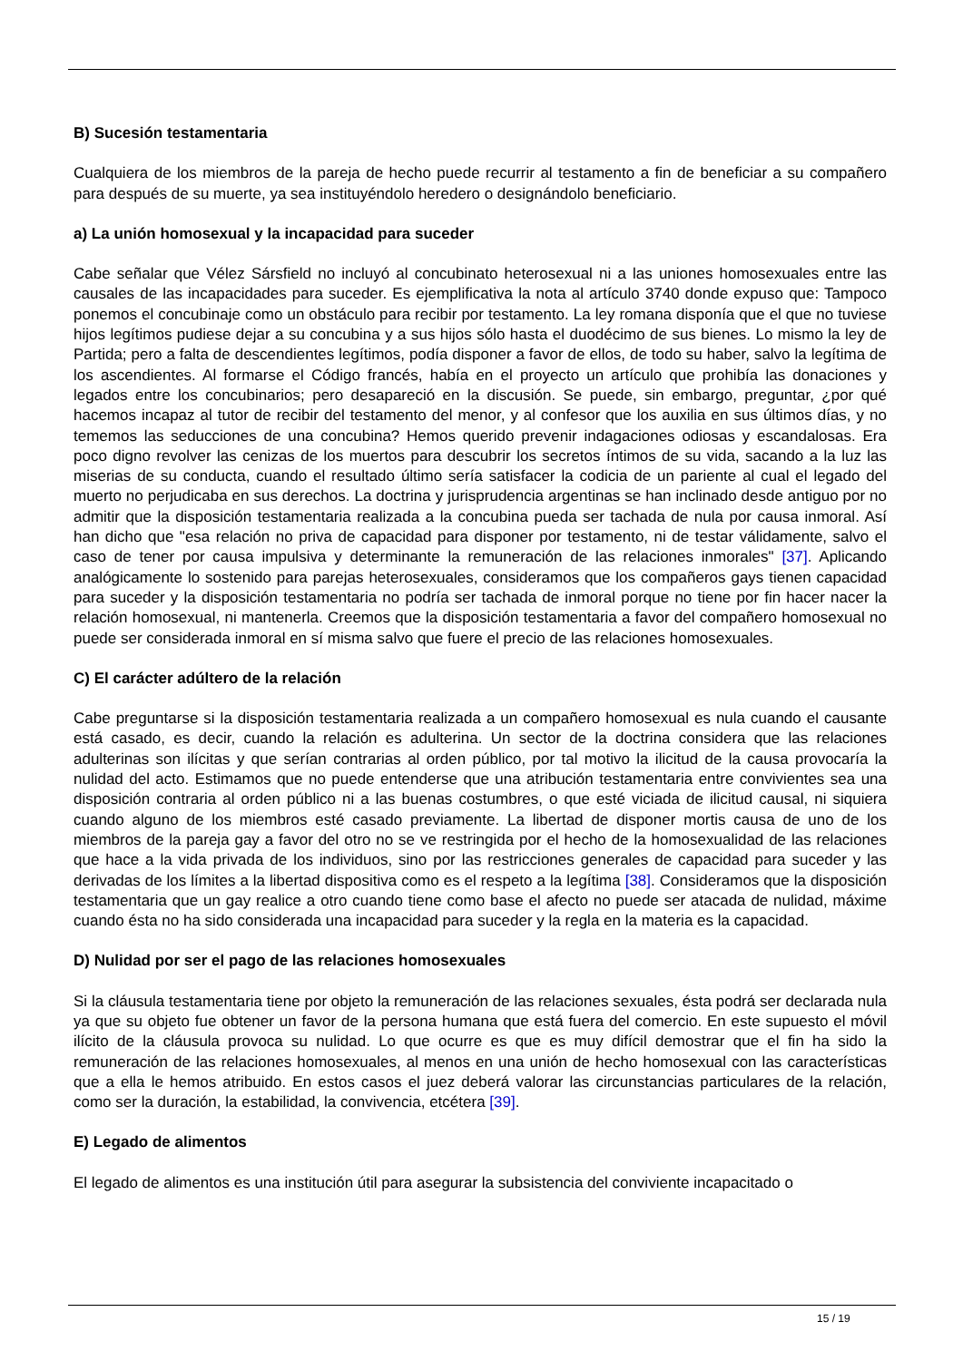B) Sucesión testamentaria
Cualquiera de los miembros de la pareja de hecho puede recurrir al testamento a fin de beneficiar a su compañero para después de su muerte, ya sea instituyéndolo heredero o designándolo beneficiario.
a) La unión homosexual y la incapacidad para suceder
Cabe señalar que Vélez Sársfield no incluyó al concubinato heterosexual ni a las uniones homosexuales entre las causales de las incapacidades para suceder. Es ejemplificativa la nota al artículo 3740 donde expuso que: Tampoco ponemos el concubinaje como un obstáculo para recibir por testamento. La ley romana disponía que el que no tuviese hijos legítimos pudiese dejar a su concubina y a sus hijos sólo hasta el duodécimo de sus bienes. Lo mismo la ley de Partida; pero a falta de descendientes legítimos, podía disponer a favor de ellos, de todo su haber, salvo la legítima de los ascendientes. Al formarse el Código francés, había en el proyecto un artículo que prohibía las donaciones y legados entre los concubinarios; pero desapareció en la discusión. Se puede, sin embargo, preguntar, ¿por qué hacemos incapaz al tutor de recibir del testamento del menor, y al confesor que los auxilia en sus últimos días, y no tememos las seducciones de una concubina? Hemos querido prevenir indagaciones odiosas y escandalosas. Era poco digno revolver las cenizas de los muertos para descubrir los secretos íntimos de su vida, sacando a la luz las miserias de su conducta, cuando el resultado último sería satisfacer la codicia de un pariente al cual el legado del muerto no perjudicaba en sus derechos. La doctrina y jurisprudencia argentinas se han inclinado desde antiguo por no admitir que la disposición testamentaria realizada a la concubina pueda ser tachada de nula por causa inmoral. Así han dicho que "esa relación no priva de capacidad para disponer por testamento, ni de testar válidamente, salvo el caso de tener por causa impulsiva y determinante la remuneración de las relaciones inmorales" [37]. Aplicando analógicamente lo sostenido para parejas heterosexuales, consideramos que los compañeros gays tienen capacidad para suceder y la disposición testamentaria no podría ser tachada de inmoral porque no tiene por fin hacer nacer la relación homosexual, ni mantenerla. Creemos que la disposición testamentaria a favor del compañero homosexual no puede ser considerada inmoral en sí misma salvo que fuere el precio de las relaciones homosexuales.
C) El carácter adúltero de la relación
Cabe preguntarse si la disposición testamentaria realizada a un compañero homosexual es nula cuando el causante está casado, es decir, cuando la relación es adulterina. Un sector de la doctrina considera que las relaciones adulterinas son ilícitas y que serían contrarias al orden público, por tal motivo la ilicitud de la causa provocaría la nulidad del acto. Estimamos que no puede entenderse que una atribución testamentaria entre convivientes sea una disposición contraria al orden público ni a las buenas costumbres, o que esté viciada de ilicitud causal, ni siquiera cuando alguno de los miembros esté casado previamente. La libertad de disponer mortis causa de uno de los miembros de la pareja gay a favor del otro no se ve restringida por el hecho de la homosexualidad de las relaciones que hace a la vida privada de los individuos, sino por las restricciones generales de capacidad para suceder y las derivadas de los límites a la libertad dispositiva como es el respeto a la legítima [38]. Consideramos que la disposición testamentaria que un gay realice a otro cuando tiene como base el afecto no puede ser atacada de nulidad, máxime cuando ésta no ha sido considerada una incapacidad para suceder y la regla en la materia es la capacidad.
D) Nulidad por ser el pago de las relaciones homosexuales
Si la cláusula testamentaria tiene por objeto la remuneración de las relaciones sexuales, ésta podrá ser declarada nula ya que su objeto fue obtener un favor de la persona humana que está fuera del comercio. En este supuesto el móvil ilícito de la cláusula provoca su nulidad. Lo que ocurre es que es muy difícil demostrar que el fin ha sido la remuneración de las relaciones homosexuales, al menos en una unión de hecho homosexual con las características que a ella le hemos atribuido. En estos casos el juez deberá valorar las circunstancias particulares de la relación, como ser la duración, la estabilidad, la convivencia, etcétera [39].
E) Legado de alimentos
El legado de alimentos es una institución útil para asegurar la subsistencia del conviviente incapacitado o
15 / 19